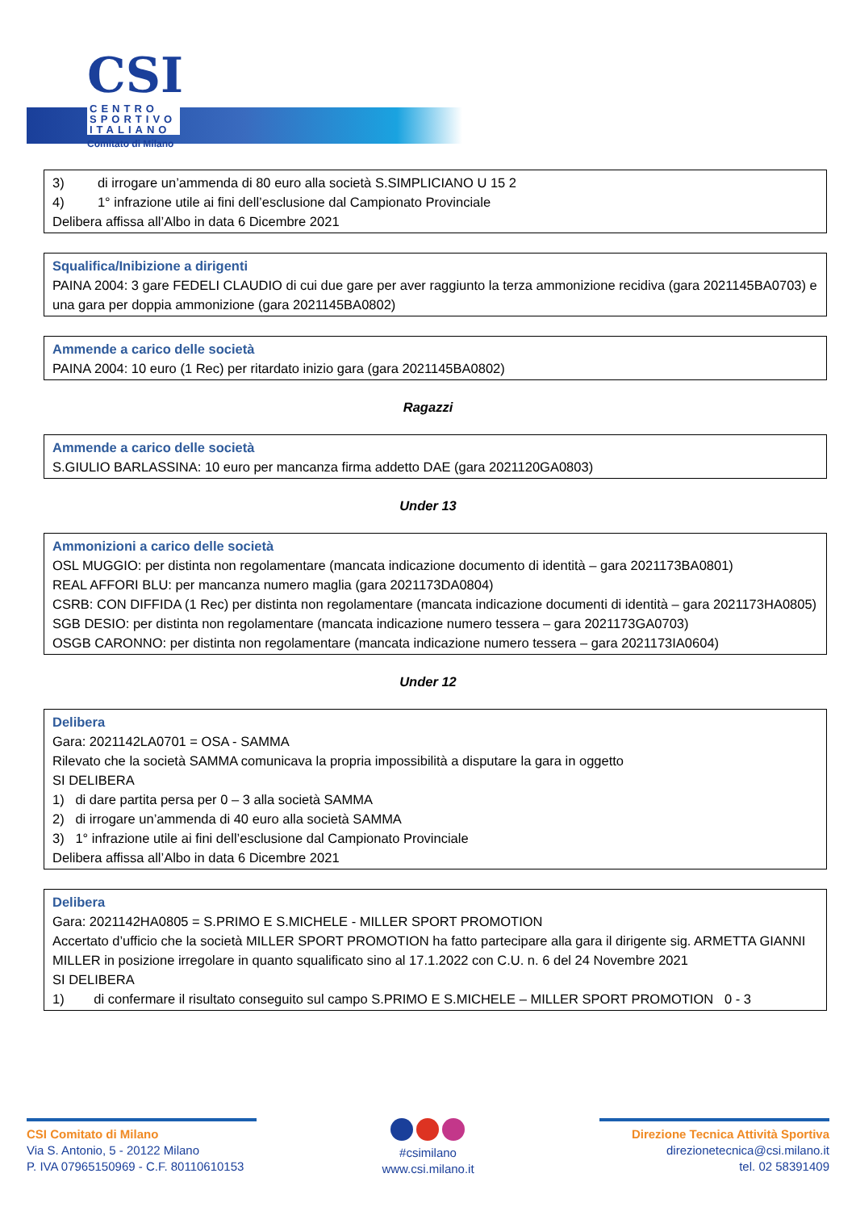CSI
CENTRO SPORTIVO ITALIANO
Comitato di Milano
3) di irrogare un’ammenda di 80 euro alla società S.SIMPLICIANO U 15 2
4) 1° infrazione utile ai fini dell’esclusione dal Campionato Provinciale
Delibera affissa all’Albo in data 6 Dicembre 2021
Squalifica/Inibizione a dirigenti
PAINA 2004: 3 gare FEDELI CLAUDIO di cui due gare per aver raggiunto la terza ammonizione recidiva (gara 2021145BA0703) e una gara per doppia ammonizione (gara 2021145BA0802)
Ammende a carico delle società
PAINA 2004: 10 euro (1 Rec) per ritardato inizio gara (gara 2021145BA0802)
Ragazzi
Ammende a carico delle società
S.GIULIO BARLASSINA: 10 euro per mancanza firma addetto DAE (gara 2021120GA0803)
Under 13
Ammonizioni a carico delle società
OSL MUGGIO: per distinta non regolamentare (mancata indicazione documento di identità – gara 2021173BA0801)
REAL AFFORI BLU: per mancanza numero maglia (gara 2021173DA0804)
CSRB: CON DIFFIDA (1 Rec) per distinta non regolamentare (mancata indicazione documenti di identità – gara 2021173HA0805)
SGB DESIO: per distinta non regolamentare (mancata indicazione numero tessera – gara 2021173GA0703)
OSGB CARONNO: per distinta non regolamentare (mancata indicazione numero tessera – gara 2021173IA0604)
Under 12
Delibera
Gara: 2021142LA0701 = OSA - SAMMA
Rilevato che la società SAMMA comunicava la propria impossibilità a disputare la gara in oggetto
SI DELIBERA
1) di dare partita persa per 0 – 3 alla società SAMMA
2) di irrogare un’ammenda di 40 euro alla società SAMMA
3) 1° infrazione utile ai fini dell’esclusione dal Campionato Provinciale
Delibera affissa all’Albo in data 6 Dicembre 2021
Delibera
Gara: 2021142HA0805 = S.PRIMO E S.MICHELE - MILLER SPORT PROMOTION
Accertato d’ufficio che la società MILLER SPORT PROMOTION ha fatto partecipare alla gara il dirigente sig. ARMETTA GIANNI MILLER in posizione irregolare in quanto squalificato sino al 17.1.2022 con C.U. n. 6 del 24 Novembre 2021
SI DELIBERA
1) di confermare il risultato conseguito sul campo S.PRIMO E S.MICHELE – MILLER SPORT PROMOTION 0 - 3
CSI Comitato di Milano
Via S. Antonio, 5 - 20122 Milano
P. IVA 07965150969 - C.F. 80110610153
#csimilano
www.csi.milano.it
Direzione Tecnica Attività Sportiva
direzionetecnica@csi.milano.it
tel. 02 58391409